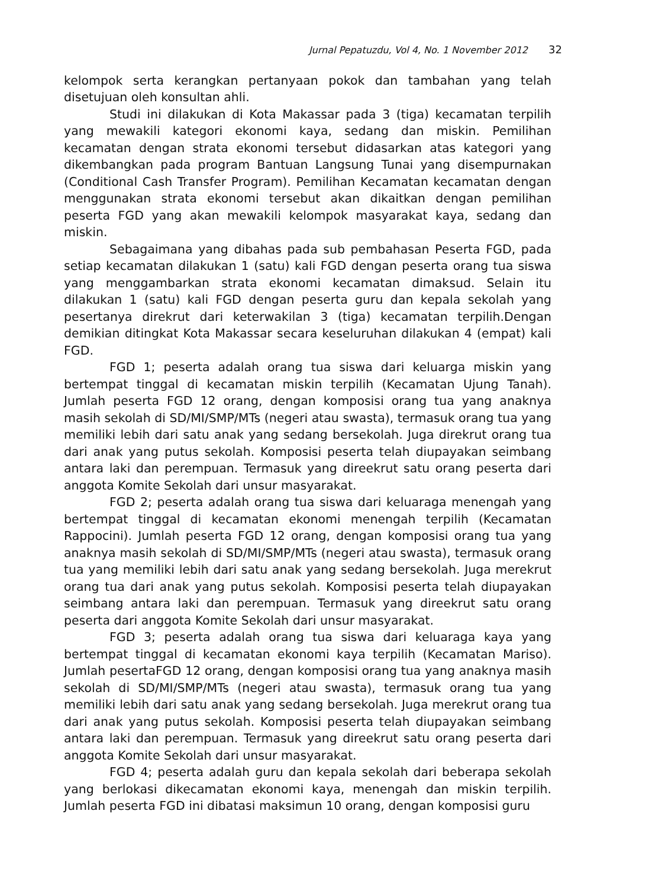Jurnal Pepatuzdu, Vol 4, No. 1 November 2012 32
kelompok serta kerangkan pertanyaan pokok dan tambahan yang telah disetujuan oleh konsultan ahli.
Studi ini dilakukan di Kota Makassar pada 3 (tiga) kecamatan terpilih yang mewakili kategori ekonomi kaya, sedang dan miskin. Pemilihan kecamatan dengan strata ekonomi tersebut didasarkan atas kategori yang dikembangkan pada program Bantuan Langsung Tunai yang disempurnakan (Conditional Cash Transfer Program). Pemilihan Kecamatan kecamatan dengan menggunakan strata ekonomi tersebut akan dikaitkan dengan pemilihan peserta FGD yang akan mewakili kelompok masyarakat kaya, sedang dan miskin.
Sebagaimana yang dibahas pada sub pembahasan Peserta FGD, pada setiap kecamatan dilakukan 1 (satu) kali FGD dengan peserta orang tua siswa yang menggambarkan strata ekonomi kecamatan dimaksud. Selain itu dilakukan 1 (satu) kali FGD dengan peserta guru dan kepala sekolah yang pesertanya direkrut dari keterwakilan 3 (tiga) kecamatan terpilih.Dengan demikian ditingkat Kota Makassar secara keseluruhan dilakukan 4 (empat) kali FGD.
FGD 1; peserta adalah orang tua siswa dari keluarga miskin yang bertempat tinggal di kecamatan miskin terpilih (Kecamatan Ujung Tanah). Jumlah peserta FGD 12 orang, dengan komposisi orang tua yang anaknya masih sekolah di SD/MI/SMP/MTs (negeri atau swasta), termasuk orang tua yang memiliki lebih dari satu anak yang sedang bersekolah. Juga direkrut orang tua dari anak yang putus sekolah. Komposisi peserta telah diupayakan seimbang antara laki dan perempuan. Termasuk yang direekrut satu orang peserta dari anggota Komite Sekolah dari unsur masyarakat.
FGD 2; peserta adalah orang tua siswa dari keluaraga menengah yang bertempat tinggal di kecamatan ekonomi menengah terpilih (Kecamatan Rappocini). Jumlah peserta FGD 12 orang, dengan komposisi orang tua yang anaknya masih sekolah di SD/MI/SMP/MTs (negeri atau swasta), termasuk orang tua yang memiliki lebih dari satu anak yang sedang bersekolah. Juga merekrut orang tua dari anak yang putus sekolah. Komposisi peserta telah diupayakan seimbang antara laki dan perempuan. Termasuk yang direekrut satu orang peserta dari anggota Komite Sekolah dari unsur masyarakat.
FGD 3; peserta adalah orang tua siswa dari keluaraga kaya yang bertempat tinggal di kecamatan ekonomi kaya terpilih (Kecamatan Mariso). Jumlah pesertaFGD 12 orang, dengan komposisi orang tua yang anaknya masih sekolah di SD/MI/SMP/MTs (negeri atau swasta), termasuk orang tua yang memiliki lebih dari satu anak yang sedang bersekolah. Juga merekrut orang tua dari anak yang putus sekolah. Komposisi peserta telah diupayakan seimbang antara laki dan perempuan. Termasuk yang direekrut satu orang peserta dari anggota Komite Sekolah dari unsur masyarakat.
FGD 4; peserta adalah guru dan kepala sekolah dari beberapa sekolah yang berlokasi dikecamatan ekonomi kaya, menengah dan miskin terpilih. Jumlah peserta FGD ini dibatasi maksimun 10 orang, dengan komposisi guru